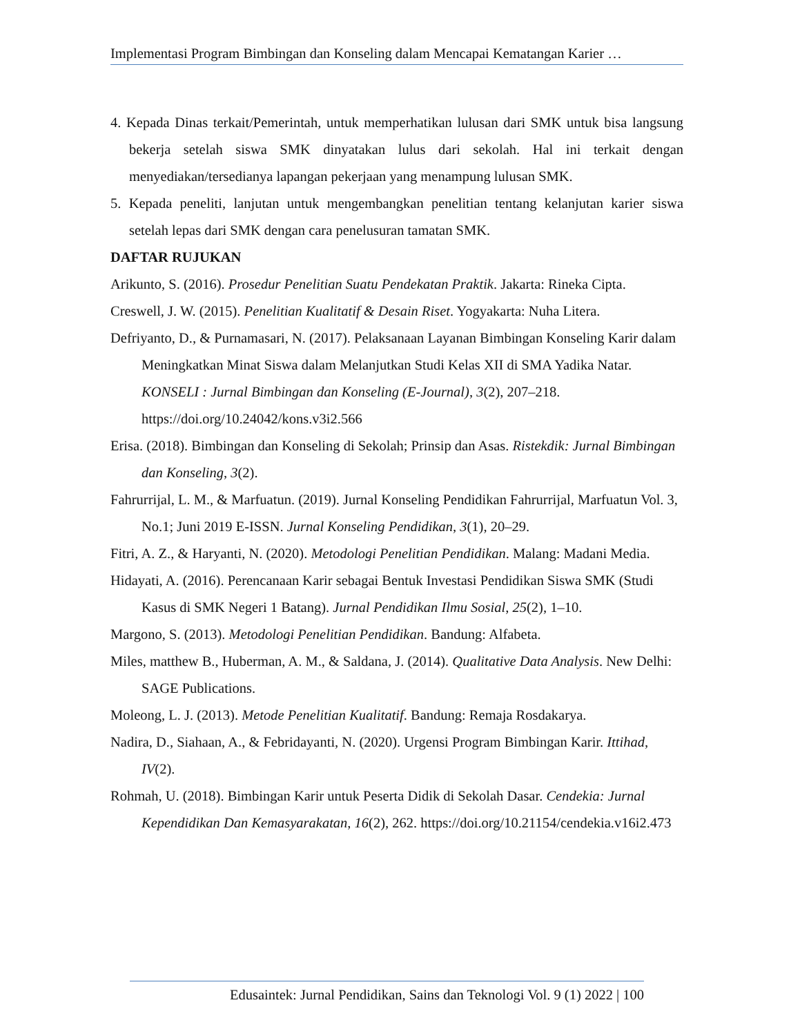Implementasi Program Bimbingan dan Konseling dalam Mencapai Kematangan Karier …
4. Kepada Dinas terkait/Pemerintah, untuk memperhatikan lulusan dari SMK untuk bisa langsung bekerja setelah siswa SMK dinyatakan lulus dari sekolah. Hal ini terkait dengan menyediakan/tersedianya lapangan pekerjaan yang menampung lulusan SMK.
5. Kepada peneliti, lanjutan untuk mengembangkan penelitian tentang kelanjutan karier siswa setelah lepas dari SMK dengan cara penelusuran tamatan SMK.
DAFTAR RUJUKAN
Arikunto, S. (2016). Prosedur Penelitian Suatu Pendekatan Praktik. Jakarta: Rineka Cipta.
Creswell, J. W. (2015). Penelitian Kualitatif & Desain Riset. Yogyakarta: Nuha Litera.
Defriyanto, D., & Purnamasari, N. (2017). Pelaksanaan Layanan Bimbingan Konseling Karir dalam Meningkatkan Minat Siswa dalam Melanjutkan Studi Kelas XII di SMA Yadika Natar. KONSELI : Jurnal Bimbingan dan Konseling (E-Journal), 3(2), 207–218. https://doi.org/10.24042/kons.v3i2.566
Erisa. (2018). Bimbingan dan Konseling di Sekolah; Prinsip dan Asas. Ristekdik: Jurnal Bimbingan dan Konseling, 3(2).
Fahrurrijal, L. M., & Marfuatun. (2019). Jurnal Konseling Pendidikan Fahrurrijal, Marfuatun Vol. 3, No.1; Juni 2019 E-ISSN. Jurnal Konseling Pendidikan, 3(1), 20–29.
Fitri, A. Z., & Haryanti, N. (2020). Metodologi Penelitian Pendidikan. Malang: Madani Media.
Hidayati, A. (2016). Perencanaan Karir sebagai Bentuk Investasi Pendidikan Siswa SMK (Studi Kasus di SMK Negeri 1 Batang). Jurnal Pendidikan Ilmu Sosial, 25(2), 1–10.
Margono, S. (2013). Metodologi Penelitian Pendidikan. Bandung: Alfabeta.
Miles, matthew B., Huberman, A. M., & Saldana, J. (2014). Qualitative Data Analysis. New Delhi: SAGE Publications.
Moleong, L. J. (2013). Metode Penelitian Kualitatif. Bandung: Remaja Rosdakarya.
Nadira, D., Siahaan, A., & Febridayanti, N. (2020). Urgensi Program Bimbingan Karir. Ittihad, IV(2).
Rohmah, U. (2018). Bimbingan Karir untuk Peserta Didik di Sekolah Dasar. Cendekia: Jurnal Kependidikan Dan Kemasyarakatan, 16(2), 262. https://doi.org/10.21154/cendekia.v16i2.473
Edusaintek: Jurnal Pendidikan, Sains dan Teknologi Vol. 9 (1) 2022 | 100